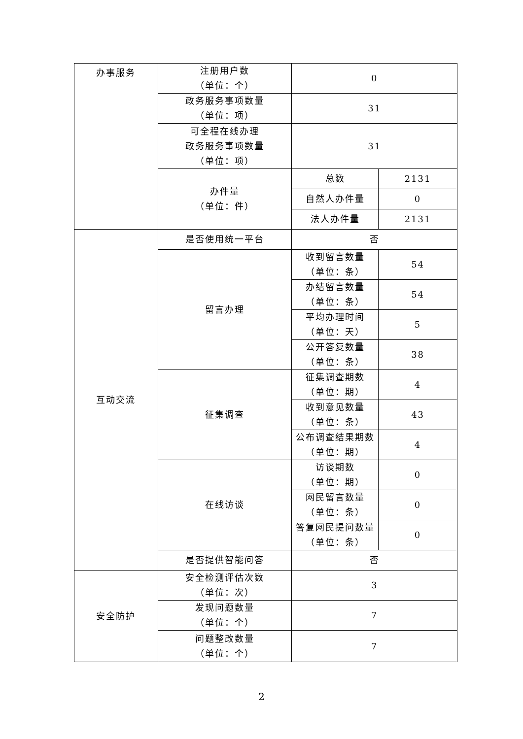| 办事服务 | 注册用户数 （单位：个） | 0 | |
| | 政务服务事项数量 （单位：项） | 31 | |
| | 可全程在线办理 政务服务事项数量 （单位：项） | 31 | |
| | 办件量 （单位：件） | 总数 | 2131 |
| | | 自然人办件量 | 0 |
| | | 法人办件量 | 2131 |
| 互动交流 | 是否使用统一平台 | 否 | |
| | 留言办理 | 收到留言数量 （单位：条） | 54 |
| | | 办结留言数量 （单位：条） | 54 |
| | | 平均办理时间 （单位：天） | 5 |
| | | 公开答复数量 （单位：条） | 38 |
| | 征集调查 | 征集调查期数 （单位：期） | 4 |
| | | 收到意见数量 （单位：条） | 43 |
| | | 公布调查结果期数 （单位：期） | 4 |
| | 在线访谈 | 访谈期数 （单位：期） | 0 |
| | | 网民留言数量 （单位：条） | 0 |
| | | 答复网民提问数量 （单位：条） | 0 |
| | 是否提供智能问答 | 否 | |
| 安全防护 | 安全检测评估次数 （单位：次） | 3 | |
| | 发现问题数量 （单位：个） | 7 | |
| | 问题整改数量 （单位：个） | 7 | |
2